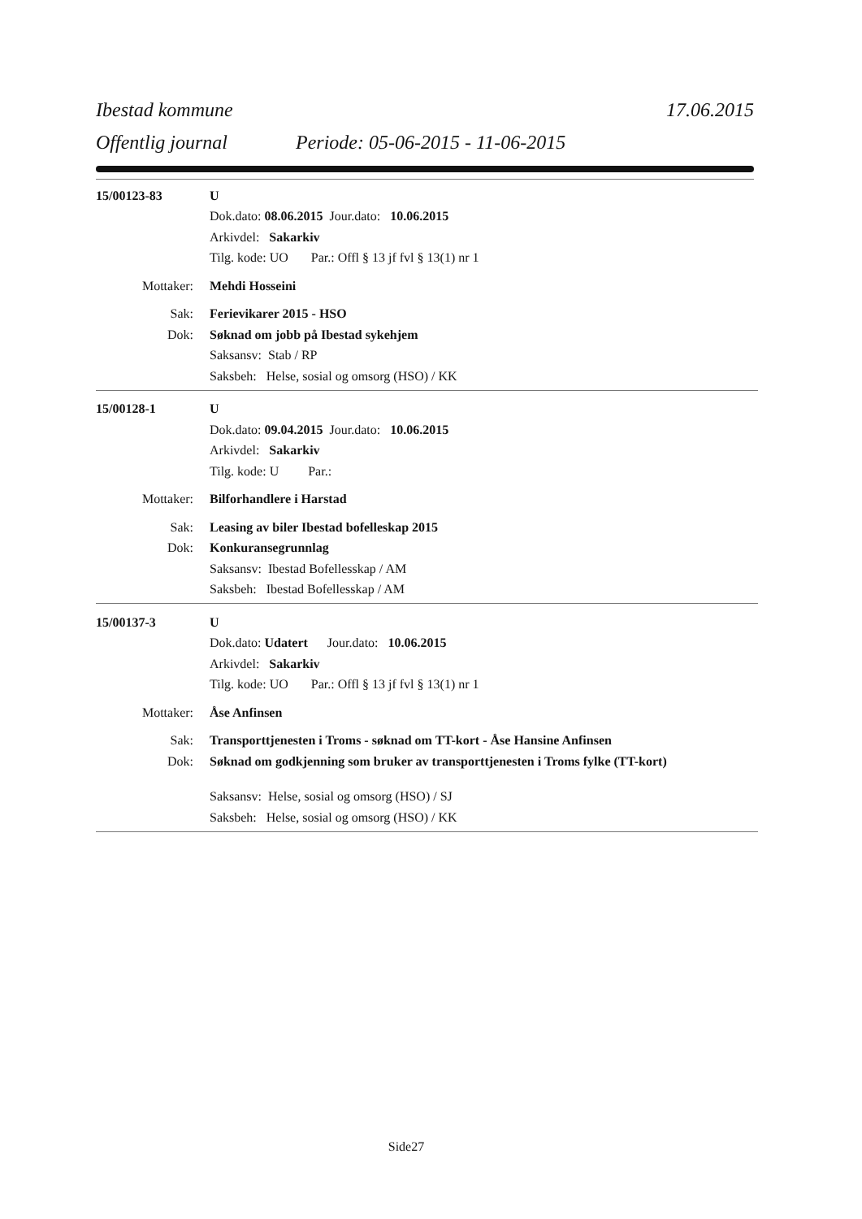Ibestad kommune 17.06.2015
Offentlig journal Periode: 05-06-2015 - 11-06-2015
15/00123-83 U
Dok.dato: 08.06.2015 Jour.dato: 10.06.2015
Arkivdel: Sakarkiv
Tilg. kode: UO Par.: Offl § 13 jf fvl § 13(1) nr 1
Mottaker: Mehdi Hosseini
Sak: Ferievikarer 2015 - HSO
Dok: Søknad om jobb på Ibestad sykehjem
Saksansv: Stab / RP
Saksbeh: Helse, sosial og omsorg (HSO) / KK
15/00128-1 U
Dok.dato: 09.04.2015 Jour.dato: 10.06.2015
Arkivdel: Sakarkiv
Tilg. kode: U Par.:
Mottaker: Bilforhandlere i Harstad
Sak: Leasing av biler Ibestad bofelleskap 2015
Dok: Konkuransegrunnlag
Saksansv: Ibestad Bofellesskap / AM
Saksbeh: Ibestad Bofellesskap / AM
15/00137-3 U
Dok.dato: Udatert Jour.dato: 10.06.2015
Arkivdel: Sakarkiv
Tilg. kode: UO Par.: Offl § 13 jf fvl § 13(1) nr 1
Mottaker: Åse Anfinsen
Sak: Transporttjenesten i Troms - søknad om TT-kort - Åse Hansine Anfinsen
Dok: Søknad om godkjenning som bruker av transporttjenesten i Troms fylke (TT-kort)
Saksansv: Helse, sosial og omsorg (HSO) / SJ
Saksbeh: Helse, sosial og omsorg (HSO) / KK
Side27